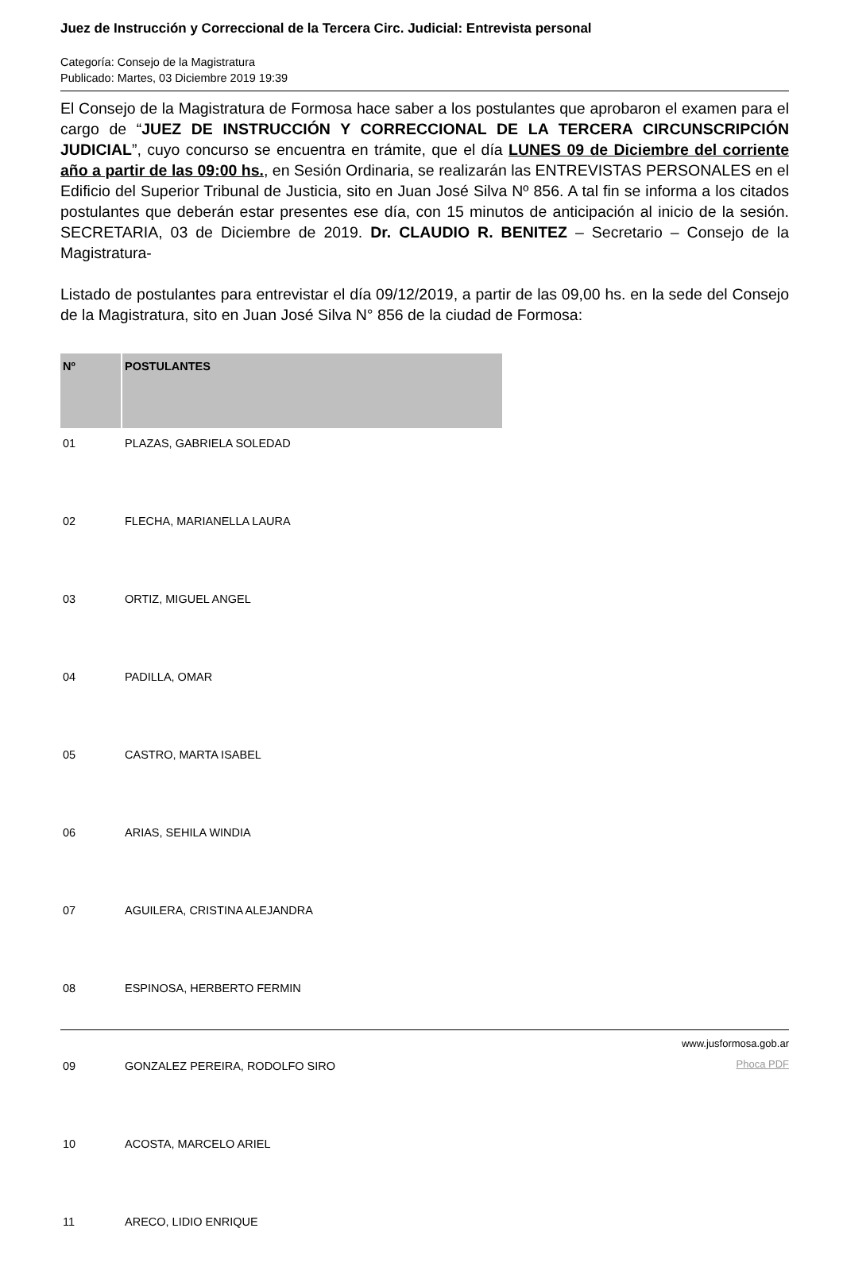Juez de Instrucción y Correccional de la Tercera Circ. Judicial: Entrevista personal
Categoría: Consejo de la Magistratura
Publicado: Martes, 03 Diciembre 2019 19:39
El Consejo de la Magistratura de Formosa hace saber a los postulantes que aprobaron el examen para el cargo de “JUEZ DE INSTRUCCIÓN Y CORRECCIONAL DE LA TERCERA CIRCUNSCRIPCIÓN JUDICIAL”, cuyo concurso se encuentra en trámite, que el día LUNES 09 de Diciembre del corriente año a partir de las 09:00 hs., en Sesión Ordinaria, se realizarán las ENTREVISTAS PERSONALES en el Edificio del Superior Tribunal de Justicia, sito en Juan José Silva Nº 856. A tal fin se informa a los citados postulantes que deberán estar presentes ese día, con 15 minutos de anticipación al inicio de la sesión. SECRETARIA, 03 de Diciembre de 2019. Dr. CLAUDIO R. BENITEZ – Secretario – Consejo de la Magistratura-
Listado de postulantes para entrevistar el día 09/12/2019, a partir de las 09,00 hs. en la sede del Consejo de la Magistratura, sito en Juan José Silva N° 856 de la ciudad de Formosa:
| Nº | POSTULANTES |
| --- | --- |
| 01 | PLAZAS, GABRIELA SOLEDAD |
| 02 | FLECHA, MARIANELLA LAURA |
| 03 | ORTIZ, MIGUEL ANGEL |
| 04 | PADILLA, OMAR |
| 05 | CASTRO, MARTA ISABEL |
| 06 | ARIAS, SEHILA WINDIA |
| 07 | AGUILERA, CRISTINA ALEJANDRA |
| 08 | ESPINOSA, HERBERTO FERMIN |
| 09 | GONZALEZ PEREIRA, RODOLFO SIRO |
| 10 | ACOSTA, MARCELO ARIEL |
| 11 | ARECO, LIDIO ENRIQUE |
www.jusformosa.gob.ar
Phoca PDF